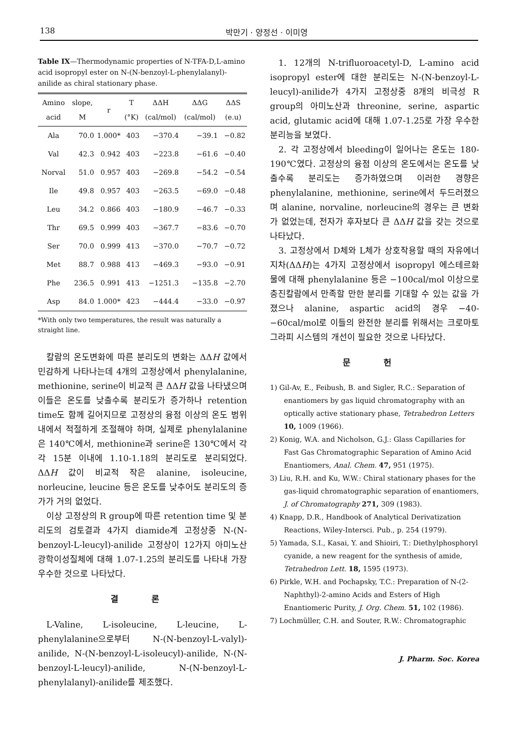138 박만기 · 양정선 · 이미영
Table IX—Thermodynamic properties of N-TFA-D,L-amino acid isopropyl ester on N-(N-benzoyl-L-phenylalanyl)-anilide as chiral stationary phase.
| Amino acid | slope, M | r | T (°K) | ΔΔH (cal/mol) | ΔΔG (cal/mol) | ΔΔS (e.u) |
| --- | --- | --- | --- | --- | --- | --- |
| Ala | 70.0 | 1.000* | 403 | −370.4 | −39.1 | −0.82 |
| Val | 42.3 | 0.942 | 403 | −223.8 | −61.6 | −0.40 |
| Norval | 51.0 | 0.957 | 403 | −269.8 | −54.2 | −0.54 |
| Ile | 49.8 | 0.957 | 403 | −263.5 | −69.0 | −0.48 |
| Leu | 34.2 | 0.866 | 403 | −180.9 | −46.7 | −0.33 |
| Thr | 69.5 | 0.999 | 403 | −367.7 | −83.6 | −0.70 |
| Ser | 70.0 | 0.999 | 413 | −370.0 | −70.7 | −0.72 |
| Met | 88.7 | 0.988 | 413 | −469.3 | −93.0 | −0.91 |
| Phe | 236.5 | 0.991 | 413 | −1251.3 | −135.8 | −2.70 |
| Asp | 84.0 | 1.000* | 423 | −444.4 | −33.0 | −0.97 |
*With only two temperatures, the result was naturally a straight line.
칼람의 온도변화에 따른 분리도의 변화는 ΔΔH 값에서 민감하게 나타나는데 4개의 고정상에서 phenylalanine, methionine, serine이 비교적 큰 ΔΔH 값을 나타냈으며 이들은 온도를 낮출수록 분리도가 증가하나 retention time도 함께 길어지므로 고정상의 융점 이상의 온도 범위내에서 적절하게 조절해야 하며, 실제로 phenylalanine은 140℃에서, methionine과 serine은 130℃에서 각각 15분 이내에 1.10-1.18의 분리도로 분리되었다. ΔΔH 값이 비교적 작은 alanine, isoleucine, norleucine, leucine 등은 온도를 낮추어도 분리도의 증가가 거의 없었다.
이상 고정상의 R group에 따른 retention time 및 분리도의 검토결과 4가지 diamide계 고정상중 N-(N-benzoyl-L-leucyl)-anilide 고정상이 12가지 아미노산 광학이성질체에 대해 1.07-1.25의 분리도를 나타내 가장 우수한 것으로 나타났다.
결 론
L-Valine, L-isoleucine, L-leucine, L-phenylalanine으로부터 N-(N-benzoyl-L-valyl)-anilide, N-(N-benzoyl-L-isoleucyl)-anilide, N-(N-benzoyl-L-leucyl)-anilide, N-(N-benzoyl-L-phenylalanyl)-anilide를 제조했다.
1. 12개의 N-trifluoroacetyl-D, L-amino acid isopropyl ester에 대한 분리도는 N-(N-benzoyl-L-leucyl)-anilide가 4가지 고정상중 8개의 비극성 R group의 아미노산과 threonine, serine, aspartic acid, glutamic acid에 대해 1.07-1.25로 가장 우수한 분리능을 보였다.
2. 각 고정상에서 bleeding이 일어나는 온도는 180-190℃였다. 고정상의 융점 이상의 온도에서는 온도를 낮출수록 분리도는 증가하였으며 이러한 경향은 phenylalanine, methionine, serine에서 두드러졌으며 alanine, norvaline, norleucine의 경우는 큰 변화가 없었는데, 전자가 후자보다 큰 ΔΔH 값을 갖는 것으로 나타났다.
3. 고정상에서 D체와 L체가 상호작용할 때의 자유에너지차(ΔΔH)는 4가지 고정상에서 isopropyl 에스테르화물에 대해 phenylalanine 등은 −100cal/mol 이상으로 충진칼람에서 만족할 만한 분리를 기대할 수 있는 값을 가졌으나 alanine, aspartic acid의 경우 −40-−60cal/mol로 이들의 완전한 분리를 위해서는 크로마토그라피 시스템의 개선이 필요한 것으로 나타났다.
문 헌
1) Gil-Av, E., Feibush, B. and Sigler, R.C.: Separation of enantiomers by gas liquid chromatography with an optically active stationary phase, Tetrahedron Letters 10, 1009 (1966).
2) Konig, W.A. and Nicholson, G.J.: Glass Capillaries for Fast Gas Chromatographic Separation of Amino Acid Enantiomers, Anal. Chem. 47, 951 (1975).
3) Liu, R.H. and Ku, W.W.: Chiral stationary phases for the gas-liquid chromatographic separation of enantiomers, J. of Chromatography 271, 309 (1983).
4) Knapp, D.R., Handbook of Analytical Derivatization Reactions, Wiley-Intersci. Pub., p. 254 (1979).
5) Yamada, S.I., Kasai, Y. and Shioiri, T.: Diethylphosphoryl cyanide, a new reagent for the synthesis of amide, Tetrahedron Lett. 18, 1595 (1973).
6) Pirkle, W.H. and Pochapsky, T.C.: Preparation of N-(2-Naphthyl)-2-amino Acids and Esters of High Enantiomeric Purity, J. Org. Chem. 51, 102 (1986).
7) Lochmüller, C.H. and Souter, R.W.: Chromatographic
J. Pharm. Soc. Korea